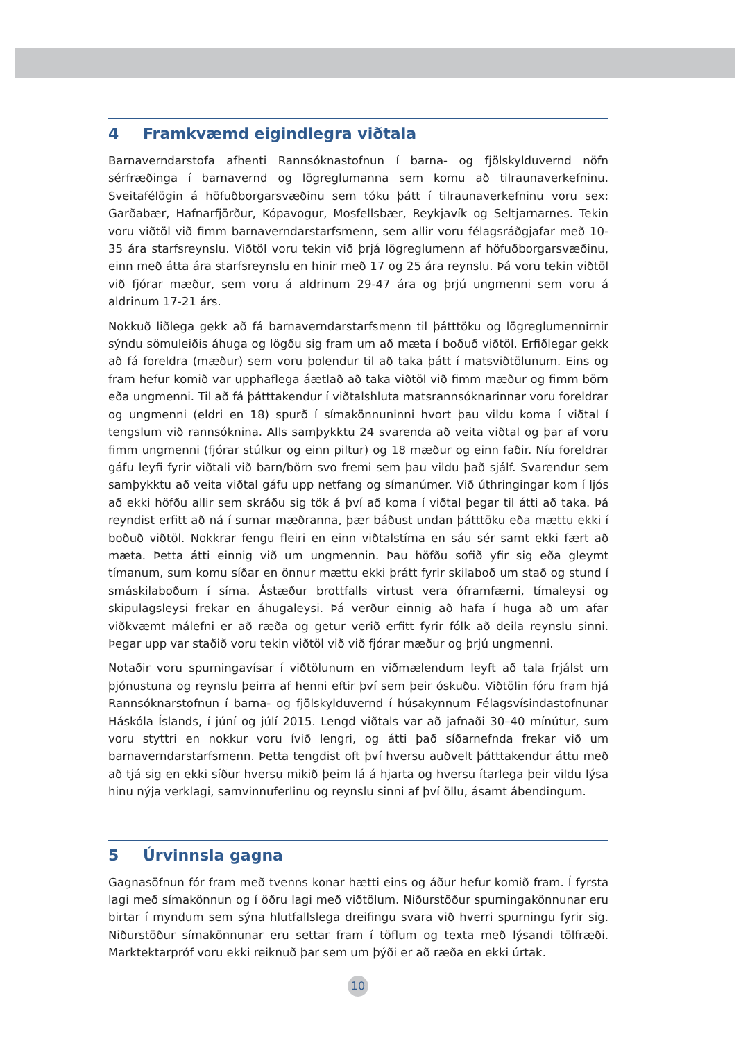4 Framkvæmd eigindlegra viðtala
Barnaverndarstofa afhenti Rannsóknastofnun í barna- og fjölskylduvernd nöfn sérfræðinga í barnavernd og lögreglumanna sem komu að tilraunaverkefninu. Sveitafélögin á höfuðborgarsvæðinu sem tóku þátt í tilraunaverkefninu voru sex: Garðabær, Hafnarfjörður, Kópavogur, Mosfellsbær, Reykjavík og Seltjarnarnes. Tekin voru viðtöl við fimm barnaverndarstarfsmenn, sem allir voru félagsráðgjafar með 10-35 ára starfsreynslu. Viðtöl voru tekin við þrjá lögreglumenn af höfuðborgarsvæðinu, einn með átta ára starfsreynslu en hinir með 17 og 25 ára reynslu. Þá voru tekin viðtöl við fjórar mæður, sem voru á aldrinum 29-47 ára og þrjú ungmenni sem voru á aldrinum 17-21 árs.
Nokkuð liðlega gekk að fá barnaverndarstarfsmenn til þátttöku og lögreglumennirnir sýndu sömuleiðis áhuga og lögðu sig fram um að mæta í boðuð viðtöl. Erfiðlegar gekk að fá foreldra (mæður) sem voru þolendur til að taka þátt í matsviðtölunum. Eins og fram hefur komið var upphaflega áætlað að taka viðtöl við fimm mæður og fimm börn eða ungmenni. Til að fá þátttakendur í viðtalshluta matsrannsóknarinnar voru foreldrar og ungmenni (eldri en 18) spurð í símakönnuninni hvort þau vildu koma í viðtal í tengslum við rannsóknina. Alls samþykktu 24 svarenda að veita viðtal og þar af voru fimm ungmenni (fjórar stúlkur og einn piltur) og 18 mæður og einn faðir. Níu foreldrar gáfu leyfi fyrir viðtali við barn/börn svo fremi sem þau vildu það sjálf. Svarendur sem samþykktu að veita viðtal gáfu upp netfang og símanúmer. Við úthringingar kom í ljós að ekki höfðu allir sem skráðu sig tök á því að koma í viðtal þegar til átti að taka. Þá reyndist erfitt að ná í sumar mæðranna, þær báðust undan þátttöku eða mættu ekki í boðuð viðtöl. Nokkrar fengu fleiri en einn viðtalstíma en sáu sér samt ekki fært að mæta. Þetta átti einnig við um ungmennin. Þau höfðu sofið yfir sig eða gleymt tímanum, sum komu síðar en önnur mættu ekki þrátt fyrir skilaboð um stað og stund í smáskilaboðum í síma. Ástæður brottfalls virtust vera óframfærni, tímaleysi og skipulagsleysi frekar en áhugaleysi. Þá verður einnig að hafa í huga að um afar viðkvæmt málefni er að ræða og getur verið erfitt fyrir fólk að deila reynslu sinni. Þegar upp var staðið voru tekin viðtöl við við fjórar mæður og þrjú ungmenni.
Notaðir voru spurningavísar í viðtölunum en viðmælendum leyft að tala frjálst um þjónustuna og reynslu þeirra af henni eftir því sem þeir óskuðu. Viðtölin fóru fram hjá Rannsóknarstofnun í barna- og fjölskylduvernd í húsakynnum Félagsvísindastofnunar Háskóla Íslands, í júní og júlí 2015. Lengd viðtals var að jafnaði 30–40 mínútur, sum voru styttri en nokkur voru ívið lengri, og átti það síðarnefnda frekar við um barnaverndarstarfsmenn. Þetta tengdist oft því hversu auðvelt þátttakendur áttu með að tjá sig en ekki síður hversu mikið þeim lá á hjarta og hversu ítarlega þeir vildu lýsa hinu nýja verklagi, samvinnuferlinu og reynslu sinni af því öllu, ásamt ábendingum.
5 Úrvinnsla gagna
Gagnasöfnun fór fram með tvenns konar hætti eins og áður hefur komið fram. Í fyrsta lagi með símakönnun og í öðru lagi með viðtölum. Niðurstöður spurningakönnunar eru birtar í myndum sem sýna hlutfallslega dreifingu svara við hverri spurningu fyrir sig. Niðurstöður símakönnunar eru settar fram í töflum og texta með lýsandi tölfræði. Marktektarpróf voru ekki reiknuð þar sem um þýði er að ræða en ekki úrtak.
10